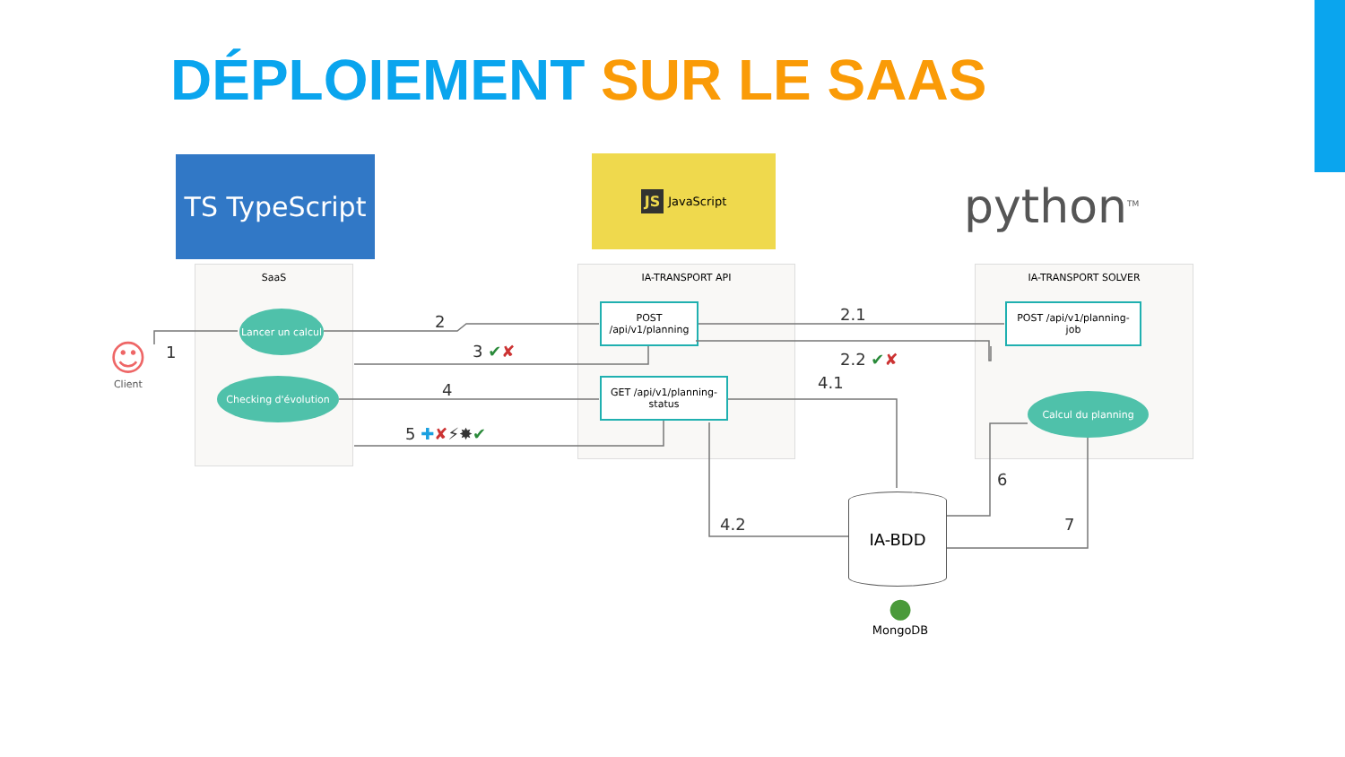DÉPLOIEMENT SUR LE SAAS
TS TypeScript
JS JavaScript
python<sup>TM</sup>
SaaS IA-TRANSPORT API IA-TRANSPORT SOLVER
Lancer un calcul
Checking d'évolution
Calcul du planning
POST /api/v1/planning
GET /api/v1/planning-status
POST /api/v1/planning-job
☺
Client
1
2
3 ✔✘
4
5 ✚✘⚡✸✔
2.1
2.2 ✔✘
4.1
4.2
6
7
IA-BDD
●
MongoDB